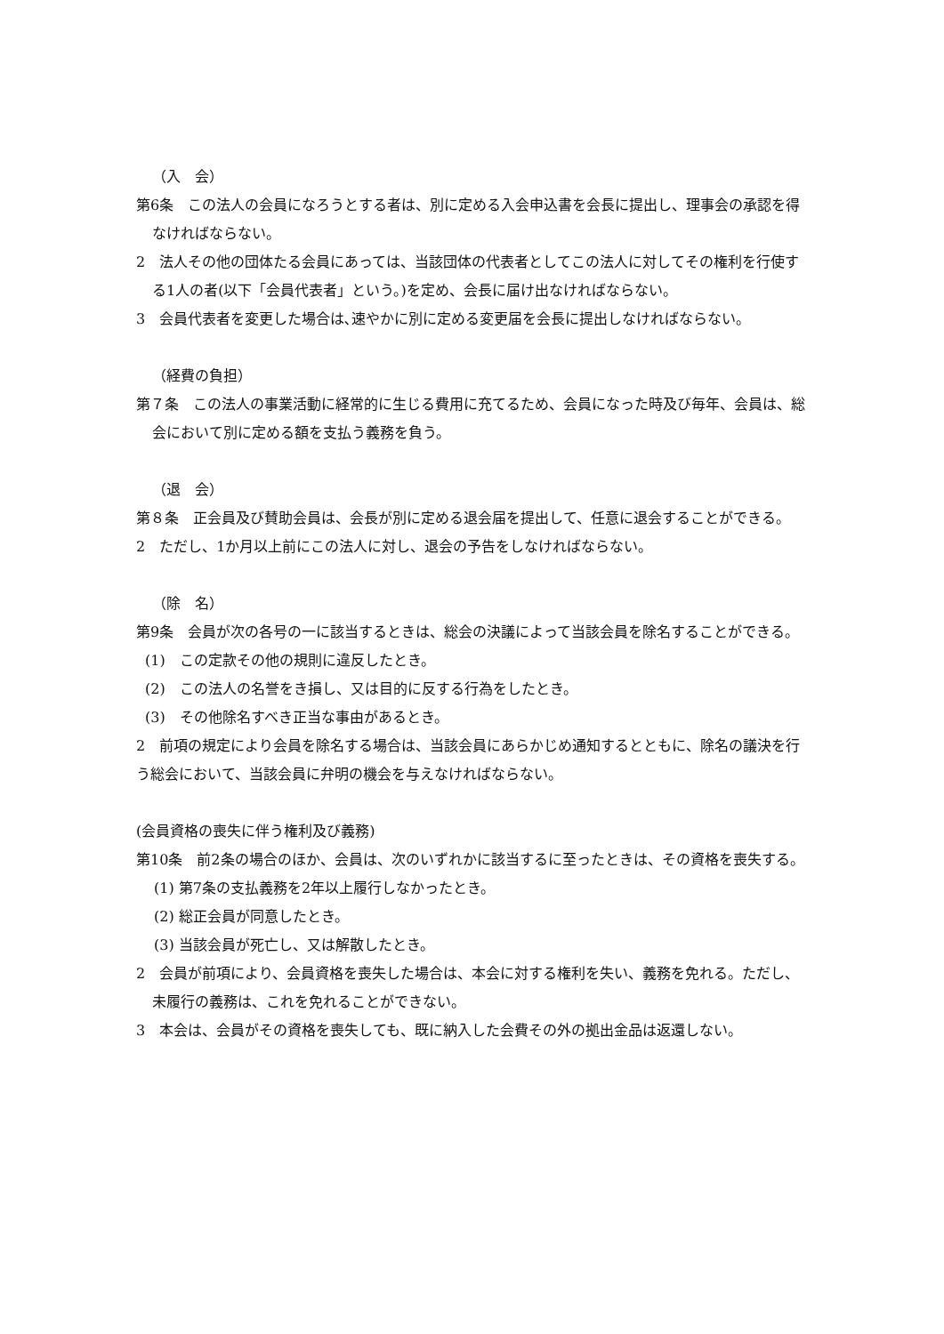（入　会）
第6条　この法人の会員になろうとする者は、別に定める入会申込書を会長に提出し、理事会の承認を得なければならない。
2　法人その他の団体たる会員にあっては、当該団体の代表者としてこの法人に対してその権利を行使する1人の者(以下「会員代表者」という。)を定め、会長に届け出なければならない。
3　会員代表者を変更した場合は､速やかに別に定める変更届を会長に提出しなければならない。
（経費の負担）
第７条　この法人の事業活動に経常的に生じる費用に充てるため、会員になった時及び毎年、会員は、総会において別に定める額を支払う義務を負う。
（退　会）
第８条　正会員及び賛助会員は、会長が別に定める退会届を提出して、任意に退会することができる。
2　ただし、1か月以上前にこの法人に対し、退会の予告をしなければならない。
（除　名）
第9条　会員が次の各号の一に該当するときは、総会の決議によって当該会員を除名することができる。
(1)　この定款その他の規則に違反したとき。
(2)　この法人の名誉をき損し、又は目的に反する行為をしたとき。
(3)　その他除名すべき正当な事由があるとき。
2　前項の規定により会員を除名する場合は、当該会員にあらかじめ通知するとともに、除名の議決を行う総会において、当該会員に弁明の機会を与えなければならない。
(会員資格の喪失に伴う権利及び義務)
第10条　前2条の場合のほか、会員は、次のいずれかに該当するに至ったときは、その資格を喪失する。
(1) 第7条の支払義務を2年以上履行しなかったとき。
(2) 総正会員が同意したとき。
(3) 当該会員が死亡し、又は解散したとき。
2　会員が前項により、会員資格を喪失した場合は、本会に対する権利を失い、義務を免れる。ただし、未履行の義務は、これを免れることができない。
3　本会は、会員がその資格を喪失しても、既に納入した会費その外の拠出金品は返還しない。